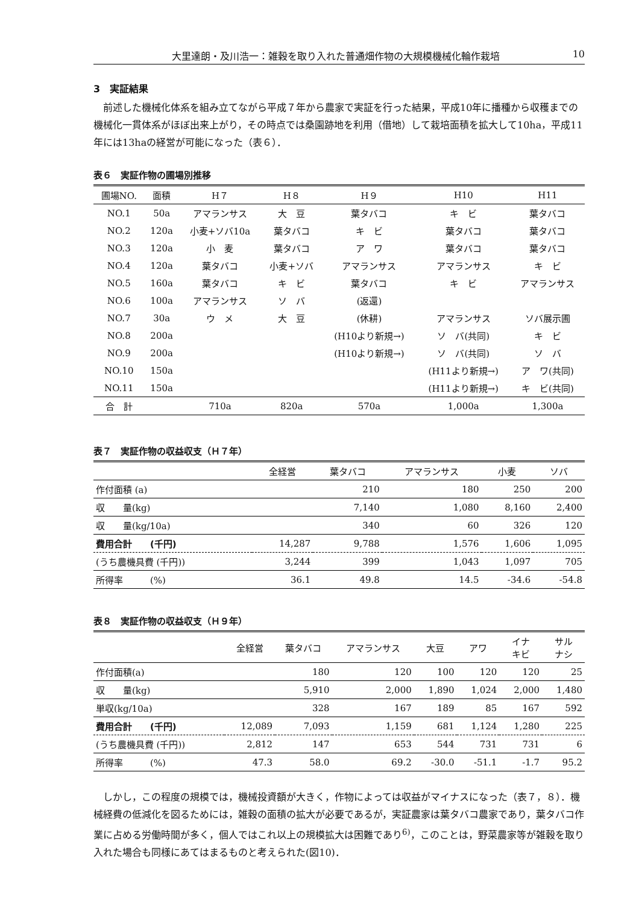大里達朗・及川浩一：雑穀を取り入れた普通畑作物の大規模機械化輪作栽培 10
3　実証結果
前述した機械化体系を組み立てながら平成７年から農家で実証を行った結果，平成10年に播種から収穫までの機械化一貫体系がほぼ出来上がり，その時点では桑園跡地を利用（借地）して栽培面積を拡大して10ha，平成11年には13haの経営が可能になった（表６）．
表６　実証作物の圃場別推移
| 圃場NO. | 面積 | H７ | H８ | H９ | H10 | H11 |
| --- | --- | --- | --- | --- | --- | --- |
| NO.1 | 50a | アマランサス | 大 豆 | 葉タバコ | キ ビ | 葉タバコ |
| NO.2 | 120a | 小麦+ソバ10a | 葉タバコ | キ ビ | 葉タバコ | 葉タバコ |
| NO.3 | 120a | 小 麦 | 葉タバコ | ア ワ | 葉タバコ | 葉タバコ |
| NO.4 | 120a | 葉タバコ | 小麦+ソバ | アマランサス | アマランサス | キ ビ |
| NO.5 | 160a | 葉タバコ | キ ビ | 葉タバコ | キ ビ | アマランサス |
| NO.6 | 100a | アマランサス | ソ バ | (返還) | | |
| NO.7 | 30a | ウ メ | 大 豆 | (休耕) | アマランサス | ソバ展示圃 |
| NO.8 | 200a | | | (H10より新規→) | ソ バ(共同) | キ ビ |
| NO.9 | 200a | | | (H10より新規→) | ソ バ(共同) | ソ バ |
| NO.10 | 150a | | | | (H11より新規→) | ア ワ(共同) |
| NO.11 | 150a | | | | (H11より新規→) | キ ビ(共同) |
| 合 計 | | 710a | 820a | 570a | 1,000a | 1,300a |
表７　実証作物の収益収支（Ｈ７年）
| | 全経営 | 葉タバコ | アマランサス | 小麦 | ソバ |
| --- | --- | --- | --- | --- | --- |
| 作付面積 (a) | | 210 | 180 | 250 | 200 |
| 収 量(kg) | | 7,140 | 1,080 | 8,160 | 2,400 |
| 収 量(kg/10a) | | 340 | 60 | 326 | 120 |
| 費用合計 (千円) | 14,287 | 9,788 | 1,576 | 1,606 | 1,095 |
| (うち農機具費 (千円)) | 3,244 | 399 | 1,043 | 1,097 | 705 |
| 所得率 (%) | 36.1 | 49.8 | 14.5 | -34.6 | -54.8 |
表８　実証作物の収益収支（Ｈ９年）
| | 全経営 | 葉タバコ | アマランサス | 大豆 | アワ | イナ キビ | サル ナシ |
| --- | --- | --- | --- | --- | --- | --- | --- |
| 作付面積(a) | | 180 | 120 | 100 | 120 | 120 | 25 |
| 収 量(kg) | | 5,910 | 2,000 | 1,890 | 1,024 | 2,000 | 1,480 |
| 単収(kg/10a) | | 328 | 167 | 189 | 85 | 167 | 592 |
| 費用合計 (千円) | 12,089 | 7,093 | 1,159 | 681 | 1,124 | 1,280 | 225 |
| (うち農機具費 (千円)) | 2,812 | 147 | 653 | 544 | 731 | 731 | 6 |
| 所得率 (%) | 47.3 | 58.0 | 69.2 | -30.0 | -51.1 | -1.7 | 95.2 |
しかし，この程度の規模では，機械投資額が大きく，作物によっては収益がマイナスになった（表７，８）．機械経費の低減化を図るためには，雑穀の面積の拡大が必要であるが，実証農家は葉タバコ農家であり，葉タバコ作業に占める労働時間が多く，個人ではこれ以上の規模拡大は困難であり<sup>6)</sup>，このことは，野菜農家等が雑穀を取り入れた場合も同様にあてはまるものと考えられた(図10)．